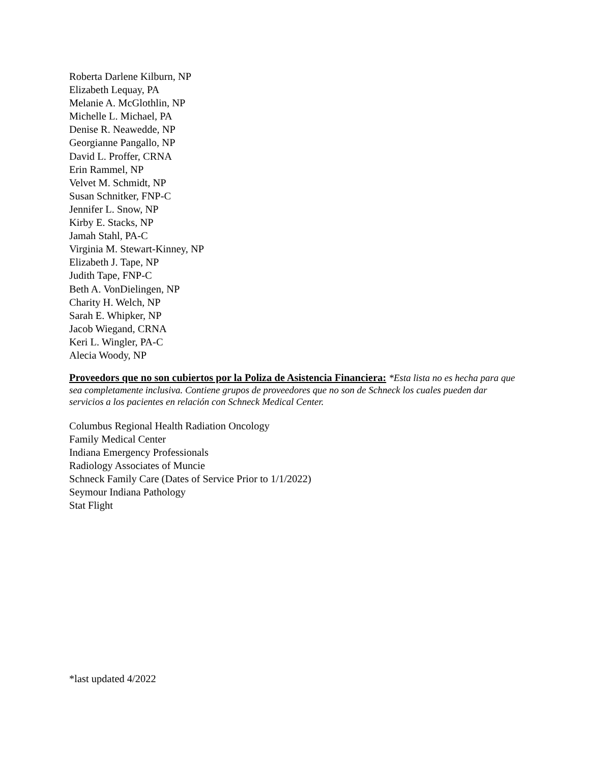Roberta Darlene Kilburn, NP
Elizabeth Lequay, PA
Melanie A. McGlothlin, NP
Michelle L. Michael, PA
Denise R. Neawedde, NP
Georgianne Pangallo, NP
David L. Proffer, CRNA
Erin Rammel, NP
Velvet M. Schmidt, NP
Susan Schnitker, FNP-C
Jennifer L. Snow, NP
Kirby E. Stacks, NP
Jamah Stahl, PA-C
Virginia M. Stewart-Kinney, NP
Elizabeth J. Tape, NP
Judith Tape, FNP-C
Beth A. VonDielingen, NP
Charity H. Welch, NP
Sarah E. Whipker, NP
Jacob Wiegand, CRNA
Keri L. Wingler, PA-C
Alecia Woody, NP
Proveedors que no son cubiertos por la Poliza de Asistencia Financiera: *Esta lista no es hecha para que sea completamente inclusiva. Contiene grupos de proveedores que no son de Schneck los cuales pueden dar servicios a los pacientes en relación con Schneck Medical Center.
Columbus Regional Health Radiation Oncology
Family Medical Center
Indiana Emergency Professionals
Radiology Associates of Muncie
Schneck Family Care (Dates of Service Prior to 1/1/2022)
Seymour Indiana Pathology
Stat Flight
*last updated 4/2022